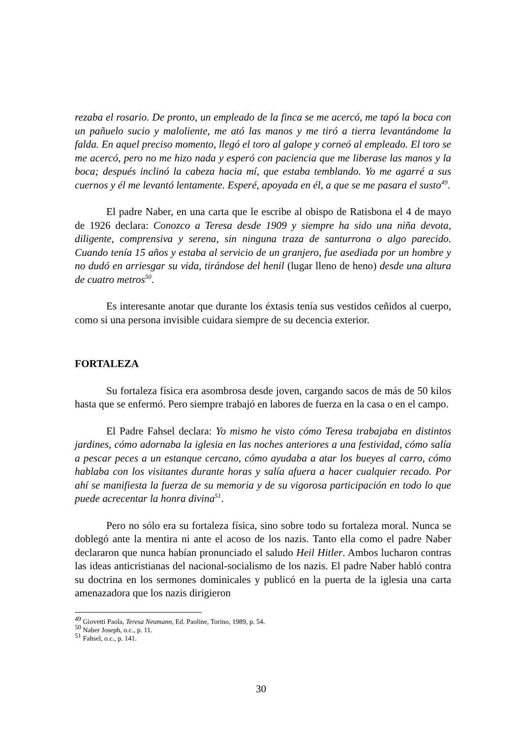rezaba el rosario. De pronto, un empleado de la finca se me acercó, me tapó la boca con un pañuelo sucio y maloliente, me ató las manos y me tiró a tierra levantándome la falda. En aquel preciso momento, llegó el toro al galope y corneó al empleado. El toro se me acercó, pero no me hizo nada y esperó con paciencia que me liberase las manos y la boca; después inclinó la cabeza hacia mí, que estaba temblando. Yo me agarré a sus cuernos y él me levantó lentamente. Esperé, apoyada en él, a que se me pasara el susto<sup>49</sup>.
El padre Naber, en una carta que le escribe al obispo de Ratisbona el 4 de mayo de 1926 declara: Conozco a Teresa desde 1909 y siempre ha sido una niña devota, diligente, comprensiva y serena, sin ninguna traza de santurrona o algo parecido. Cuando tenía 15 años y estaba al servicio de un granjero, fue asediada por un hombre y no dudó en arriesgar su vida, tirándose del henil (lugar lleno de heno) desde una altura de cuatro metros<sup>50</sup>.
Es interesante anotar que durante los éxtasis tenía sus vestidos ceñidos al cuerpo, como si una persona invisible cuidara siempre de su decencia exterior.
FORTALEZA
Su fortaleza física era asombrosa desde joven, cargando sacos de más de 50 kilos hasta que se enfermó. Pero siempre trabajó en labores de fuerza en la casa o en el campo.
El Padre Fahsel declara: Yo mismo he visto cómo Teresa trabajaba en distintos jardines, cómo adornaba la iglesia en las noches anteriores a una festividad, cómo salía a pescar peces a un estanque cercano, cómo ayudaba a atar los bueyes al carro, cómo hablaba con los visitantes durante horas y salía afuera a hacer cualquier recado. Por ahí se manifiesta la fuerza de su memoria y de su vigorosa participación en todo lo que puede acrecentar la honra divina<sup>51</sup>.
Pero no sólo era su fortaleza física, sino sobre todo su fortaleza moral. Nunca se doblegó ante la mentira ni ante el acoso de los nazis. Tanto ella como el padre Naber declararon que nunca habían pronunciado el saludo Heil Hitler. Ambos lucharon contras las ideas anticristianas del nacional-socialismo de los nazis. El padre Naber habló contra su doctrina en los sermones dominicales y publicó en la puerta de la iglesia una carta amenazadora que los nazis dirigieron
<sup>49</sup> Giovetti Paola, Teresa Neumann, Ed. Paoline, Torino, 1989, p. 54.
<sup>50</sup> Naber Joseph, o.c., p. 11.
<sup>51</sup> Fahsel, o.c., p. 141.
30